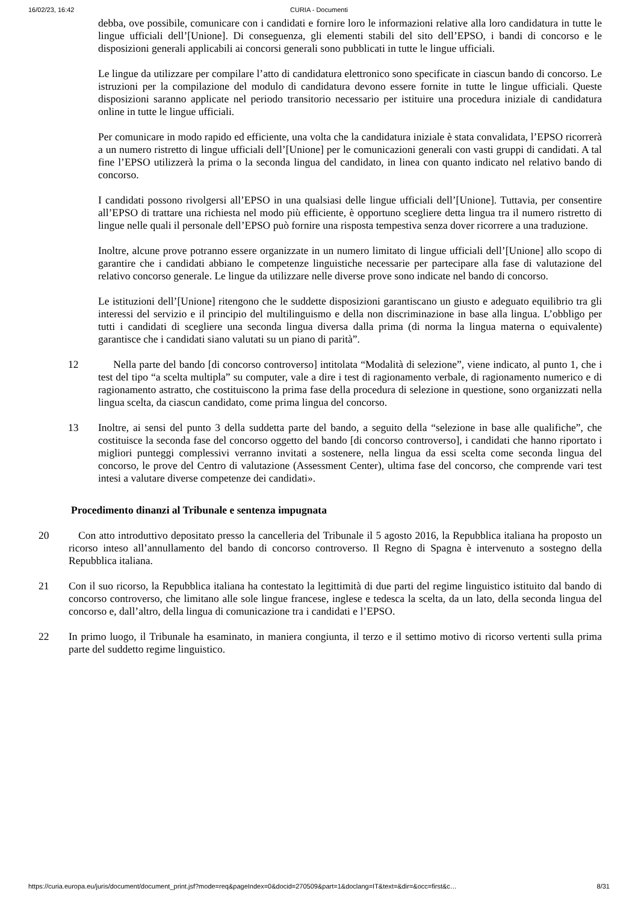16/02/23, 16:42 CURIA - Documenti
debba, ove possibile, comunicare con i candidati e fornire loro le informazioni relative alla loro candidatura in tutte le lingue ufficiali dell’[Unione]. Di conseguenza, gli elementi stabili del sito dell’EPSO, i bandi di concorso e le disposizioni generali applicabili ai concorsi generali sono pubblicati in tutte le lingue ufficiali.
Le lingue da utilizzare per compilare l’atto di candidatura elettronico sono specificate in ciascun bando di concorso. Le istruzioni per la compilazione del modulo di candidatura devono essere fornite in tutte le lingue ufficiali. Queste disposizioni saranno applicate nel periodo transitorio necessario per istituire una procedura iniziale di candidatura online in tutte le lingue ufficiali.
Per comunicare in modo rapido ed efficiente, una volta che la candidatura iniziale è stata convalidata, l’EPSO ricorrerà a un numero ristretto di lingue ufficiali dell’[Unione] per le comunicazioni generali con vasti gruppi di candidati. A tal fine l’EPSO utilizzerà la prima o la seconda lingua del candidato, in linea con quanto indicato nel relativo bando di concorso.
I candidati possono rivolgersi all’EPSO in una qualsiasi delle lingue ufficiali dell’[Unione]. Tuttavia, per consentire all’EPSO di trattare una richiesta nel modo più efficiente, è opportuno scegliere detta lingua tra il numero ristretto di lingue nelle quali il personale dell’EPSO può fornire una risposta tempestiva senza dover ricorrere a una traduzione.
Inoltre, alcune prove potranno essere organizzate in un numero limitato di lingue ufficiali dell’[Unione] allo scopo di garantire che i candidati abbiano le competenze linguistiche necessarie per partecipare alla fase di valutazione del relativo concorso generale. Le lingue da utilizzare nelle diverse prove sono indicate nel bando di concorso.
Le istituzioni dell’[Unione] ritengono che le suddette disposizioni garantiscano un giusto e adeguato equilibrio tra gli interessi del servizio e il principio del multilinguismo e della non discriminazione in base alla lingua. L’obbligo per tutti i candidati di scegliere una seconda lingua diversa dalla prima (di norma la lingua materna o equivalente) garantisce che i candidati siano valutati su un piano di parità”.
12 Nella parte del bando [di concorso controverso] intitolata “Modalità di selezione”, viene indicato, al punto 1, che i test del tipo “a scelta multipla” su computer, vale a dire i test di ragionamento verbale, di ragionamento numerico e di ragionamento astratto, che costituiscono la prima fase della procedura di selezione in questione, sono organizzati nella lingua scelta, da ciascun candidato, come prima lingua del concorso.
13 Inoltre, ai sensi del punto 3 della suddetta parte del bando, a seguito della “selezione in base alle qualifiche”, che costituisce la seconda fase del concorso oggetto del bando [di concorso controverso], i candidati che hanno riportato i migliori punteggi complessivi verranno invitati a sostenere, nella lingua da essi scelta come seconda lingua del concorso, le prove del Centro di valutazione (Assessment Center), ultima fase del concorso, che comprende vari test intesi a valutare diverse competenze dei candidati».
Procedimento dinanzi al Tribunale e sentenza impugnata
20 Con atto introduttivo depositato presso la cancelleria del Tribunale il 5 agosto 2016, la Repubblica italiana ha proposto un ricorso inteso all’annullamento del bando di concorso controverso. Il Regno di Spagna è intervenuto a sostegno della Repubblica italiana.
21 Con il suo ricorso, la Repubblica italiana ha contestato la legittimità di due parti del regime linguistico istituito dal bando di concorso controverso, che limitano alle sole lingue francese, inglese e tedesca la scelta, da un lato, della seconda lingua del concorso e, dall’altro, della lingua di comunicazione tra i candidati e l’EPSO.
22 In primo luogo, il Tribunale ha esaminato, in maniera congiunta, il terzo e il settimo motivo di ricorso vertenti sulla prima parte del suddetto regime linguistico.
https://curia.europa.eu/juris/document/document_print.jsf?mode=req&pageIndex=0&docid=270509&part=1&doclang=IT&text=&dir=&occ=first&c… 8/31